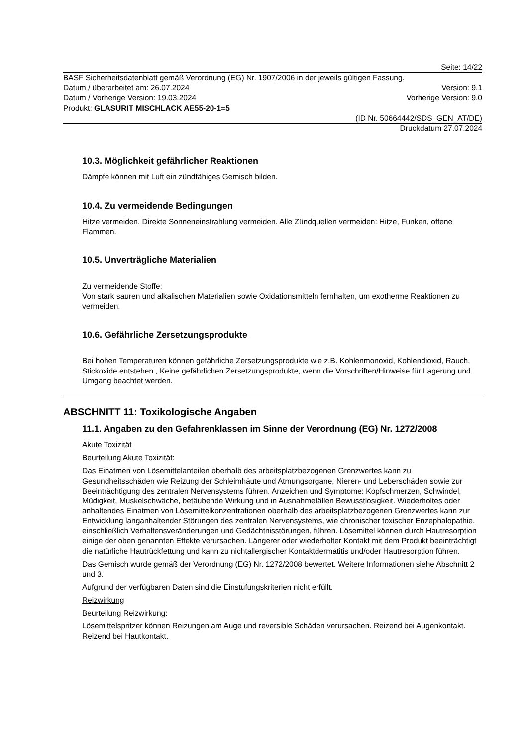Seite: 14/22
BASF Sicherheitsdatenblatt gemäß Verordnung (EG) Nr. 1907/2006 in der jeweils gültigen Fassung.
Datum / überarbeitet am: 26.07.2024 Version: 9.1
Datum / Vorherige Version: 19.03.2024 Vorherige Version: 9.0
Produkt: GLASURIT MISCHLACK AE55-20-1=5
(ID Nr. 50664442/SDS_GEN_AT/DE)
Druckdatum 27.07.2024
10.3. Möglichkeit gefährlicher Reaktionen
Dämpfe können mit Luft ein zündfähiges Gemisch bilden.
10.4. Zu vermeidende Bedingungen
Hitze vermeiden. Direkte Sonneneinstrahlung vermeiden. Alle Zündquellen vermeiden: Hitze, Funken, offene Flammen.
10.5. Unverträgliche Materialien
Zu vermeidende Stoffe:
Von stark sauren und alkalischen Materialien sowie Oxidationsmitteln fernhalten, um exotherme Reaktionen zu vermeiden.
10.6. Gefährliche Zersetzungsprodukte
Bei hohen Temperaturen können gefährliche Zersetzungsprodukte wie z.B. Kohlenmonoxid, Kohlendioxid, Rauch, Stickoxide entstehen., Keine gefährlichen Zersetzungsprodukte, wenn die Vorschriften/Hinweise für Lagerung und Umgang beachtet werden.
ABSCHNITT 11: Toxikologische Angaben
11.1. Angaben zu den Gefahrenklassen im Sinne der Verordnung (EG) Nr. 1272/2008
Akute Toxizität
Beurteilung Akute Toxizität:
Das Einatmen von Lösemittelanteilen oberhalb des arbeitsplatzbezogenen Grenzwertes kann zu Gesundheitsschäden wie Reizung der Schleimhäute und Atmungsorgane, Nieren- und Leberschäden sowie zur Beeinträchtigung des zentralen Nervensystems führen. Anzeichen und Symptome: Kopfschmerzen, Schwindel, Müdigkeit, Muskelschwäche, betäubende Wirkung und in Ausnahmefällen Bewusstlosigkeit. Wiederholtes oder anhaltendes Einatmen von Lösemittelkonzentrationen oberhalb des arbeitsplatzbezogenen Grenzwertes kann zur Entwicklung langanhaltender Störungen des zentralen Nervensystems, wie chronischer toxischer Enzephalopathie, einschließlich Verhaltensveränderungen und Gedächtnisstörungen, führen. Lösemittel können durch Hautresorption einige der oben genannten Effekte verursachen. Längerer oder wiederholter Kontakt mit dem Produkt beeinträchtigt die natürliche Hautrückfettung und kann zu nichtallergischer Kontaktdermatitis und/oder Hautresorption führen.
Das Gemisch wurde gemäß der Verordnung (EG) Nr. 1272/2008 bewertet. Weitere Informationen siehe Abschnitt 2 und 3.
Aufgrund der verfügbaren Daten sind die Einstufungskriterien nicht erfüllt.
Reizwirkung
Beurteilung Reizwirkung:
Lösemittelspritzer können Reizungen am Auge und reversible Schäden verursachen. Reizend bei Augenkontakt. Reizend bei Hautkontakt.